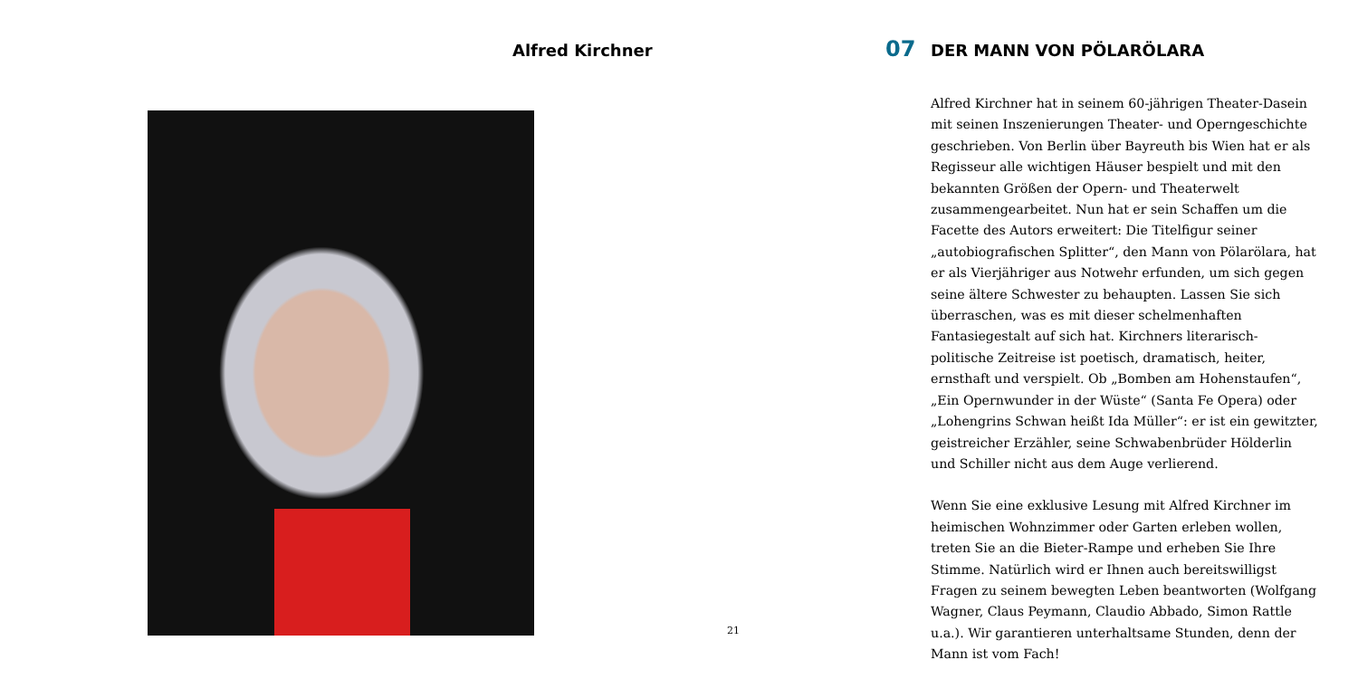Alfred Kirchner
21
07 DER MANN VON PÖLARÖLARA
Alfred Kirchner hat in seinem 60-jährigen Theater-Dasein mit seinen Inszenierungen Theater- und Operngeschichte geschrieben. Von Berlin über Bayreuth bis Wien hat er als Regisseur alle wichtigen Häuser bespielt und mit den bekannten Größen der Opern- und Theaterwelt zusammengearbeitet. Nun hat er sein Schaffen um die Facette des Autors erweitert: Die Titelfigur seiner „autobiografischen Splitter“, den Mann von Pölarölara, hat er als Vierjähriger aus Notwehr erfunden, um sich gegen seine ältere Schwester zu behaupten. Lassen Sie sich überraschen, was es mit dieser schelmenhaften Fantasiegestalt auf sich hat. Kirchners literarisch-politische Zeitreise ist poetisch, dramatisch, heiter, ernsthaft und verspielt. Ob „Bomben am Hohenstaufen“, „Ein Opernwunder in der Wüste“ (Santa Fe Opera) oder „Lohengrins Schwan heißt Ida Müller“: er ist ein gewitzter, geistreicher Erzähler, seine Schwabenbrüder Hölderlin und Schiller nicht aus dem Auge verlierend.
Wenn Sie eine exklusive Lesung mit Alfred Kirchner im heimischen Wohnzimmer oder Garten erleben wollen, treten Sie an die Bieter-Rampe und erheben Sie Ihre Stimme. Natürlich wird er Ihnen auch bereitswilligst Fragen zu seinem bewegten Leben beantworten (Wolfgang Wagner, Claus Peymann, Claudio Abbado, Simon Rattle u.a.). Wir garantieren unterhaltsame Stunden, denn der Mann ist vom Fach!